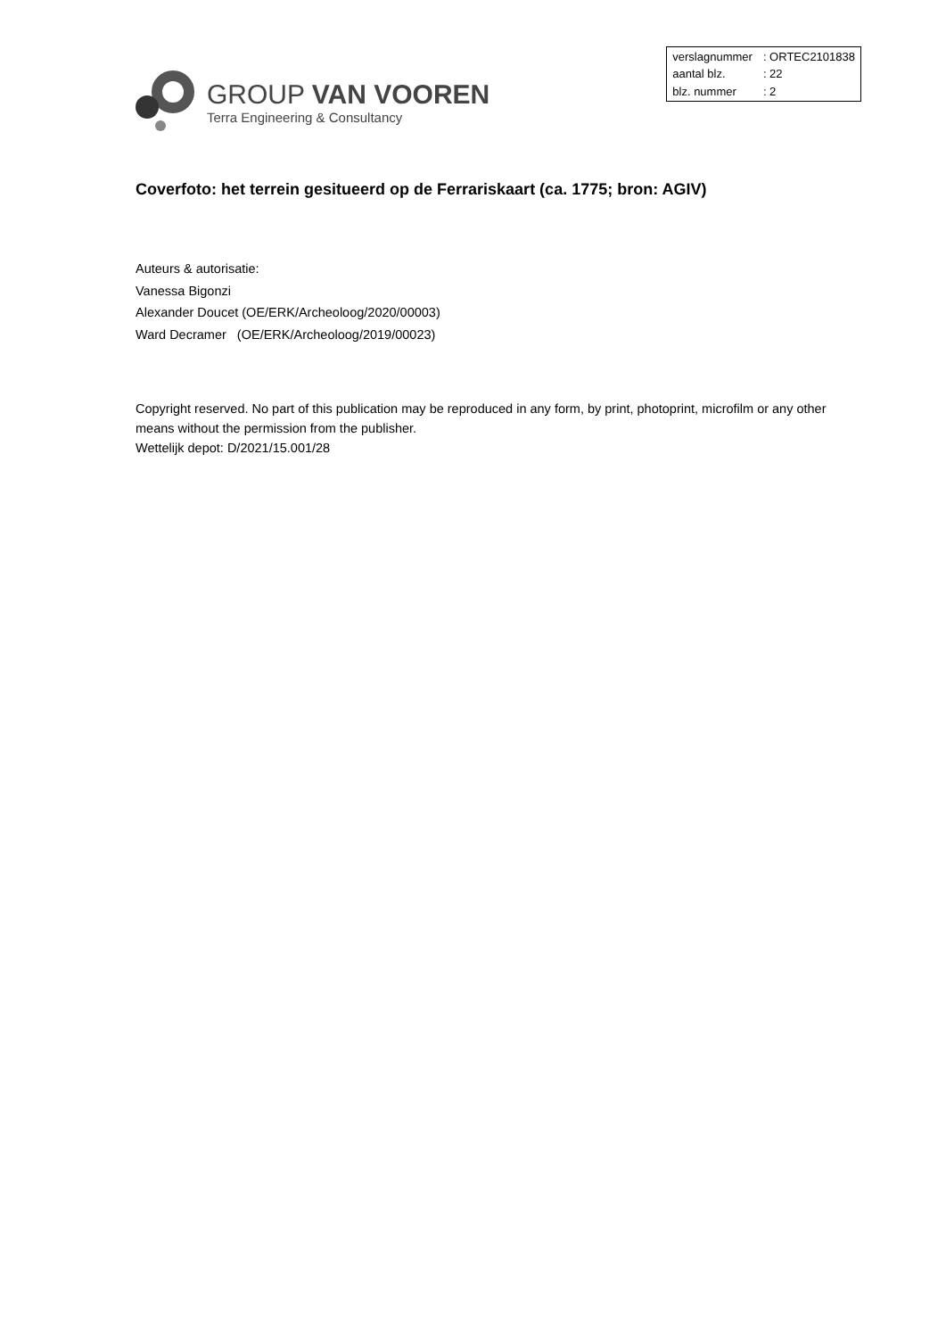GROUP VAN VOOREN
Terra Engineering & Consultancy
| verslagnummer | : ORTEC2101838 |
| aantal blz. | : 22 |
| blz. nummer | : 2 |
Coverfoto: het terrein gesitueerd op de Ferrariskaart (ca. 1775; bron: AGIV)
Auteurs & autorisatie:
Vanessa Bigonzi
Alexander Doucet (OE/ERK/Archeoloog/2020/00003)
Ward Decramer (OE/ERK/Archeoloog/2019/00023)
Copyright reserved. No part of this publication may be reproduced in any form, by print, photoprint, microfilm or any other means without the permission from the publisher.
Wettelijk depot: D/2021/15.001/28